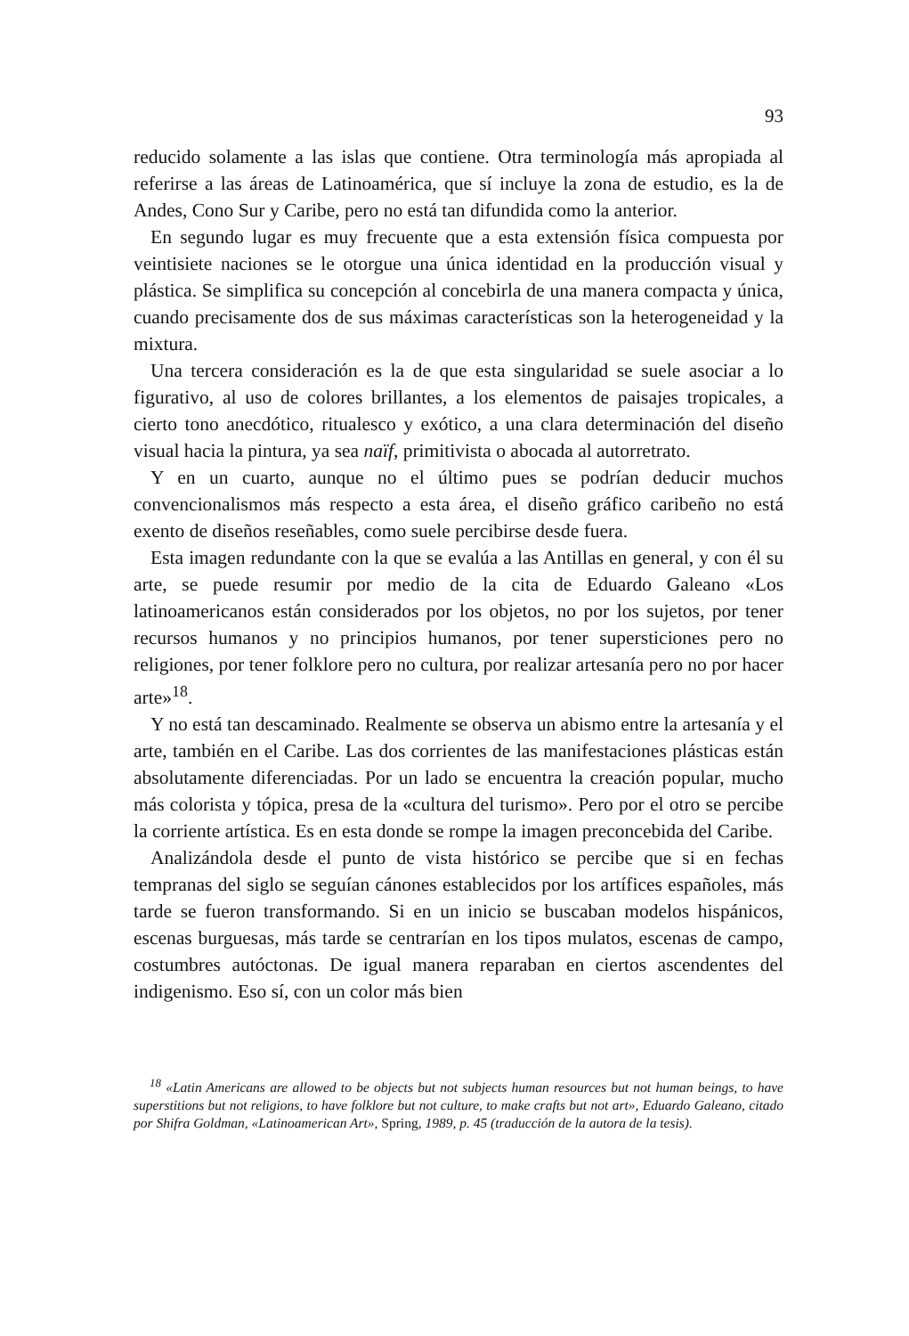93
reducido solamente a las islas que contiene. Otra terminología más apropiada al referirse a las áreas de Latinoamérica, que sí incluye la zona de estudio, es la de Andes, Cono Sur y Caribe, pero no está tan difundida como la anterior.
En segundo lugar es muy frecuente que a esta extensión física compuesta por veintisiete naciones se le otorgue una única identidad en la producción visual y plástica. Se simplifica su concepción al concebirla de una manera compacta y única, cuando precisamente dos de sus máximas características son la heterogeneidad y la mixtura.
Una tercera consideración es la de que esta singularidad se suele asociar a lo figurativo, al uso de colores brillantes, a los elementos de paisajes tropicales, a cierto tono anecdótico, ritualesco y exótico, a una clara determinación del diseño visual hacia la pintura, ya sea naïf, primitivista o abocada al autorretrato.
Y en un cuarto, aunque no el último pues se podrían deducir muchos convencionalismos más respecto a esta área, el diseño gráfico caribeño no está exento de diseños reseñables, como suele percibirse desde fuera.
Esta imagen redundante con la que se evalúa a las Antillas en general, y con él su arte, se puede resumir por medio de la cita de Eduardo Galeano «Los latinoamericanos están considerados por los objetos, no por los sujetos, por tener recursos humanos y no principios humanos, por tener supersticiones pero no religiones, por tener folklore pero no cultura, por realizar artesanía pero no por hacer arte»<sup>18</sup>.
Y no está tan descaminado. Realmente se observa un abismo entre la artesanía y el arte, también en el Caribe. Las dos corrientes de las manifestaciones plásticas están absolutamente diferenciadas. Por un lado se encuentra la creación popular, mucho más colorista y tópica, presa de la «cultura del turismo». Pero por el otro se percibe la corriente artística. Es en esta donde se rompe la imagen preconcebida del Caribe.
Analizándola desde el punto de vista histórico se percibe que si en fechas tempranas del siglo se seguían cánones establecidos por los artífices españoles, más tarde se fueron transformando. Si en un inicio se buscaban modelos hispánicos, escenas burguesas, más tarde se centrarían en los tipos mulatos, escenas de campo, costumbres autóctonas. De igual manera reparaban en ciertos ascendentes del indigenismo. Eso sí, con un color más bien
<sup>18</sup> «Latin Americans are allowed to be objects but not subjects human resources but not human beings, to have superstitions but not religions, to have folklore but not culture, to make crafts but not art», Eduardo Galeano, citado por Shifra Goldman, «Latinoamerican Art», Spring, 1989, p. 45 (traducción de la autora de la tesis).